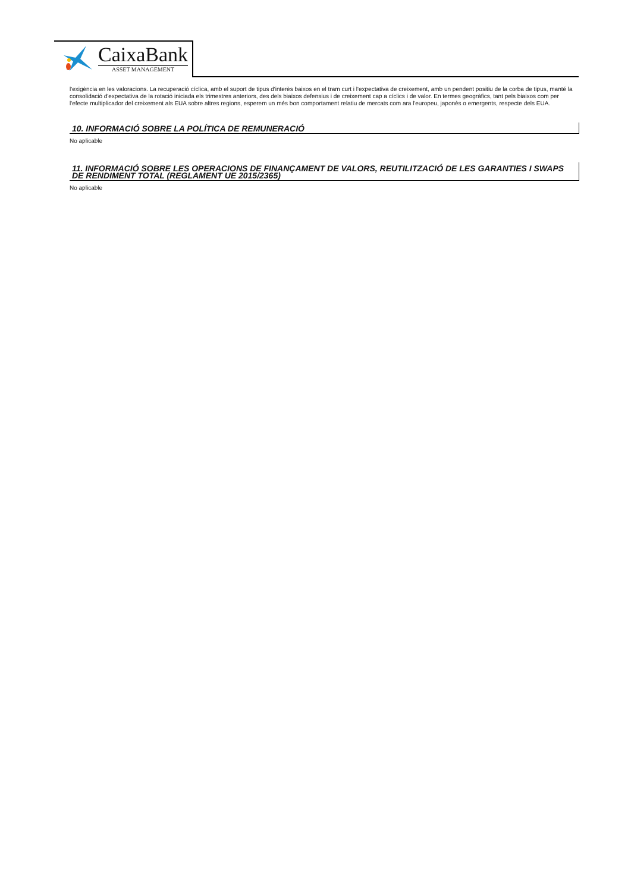CaixaBank
ASSET MANAGEMENT
l'exigència en les valoracions. La recuperació cíclica, amb el suport de tipus d'interès baixos en el tram curt i l'expectativa de creixement, amb un pendent positiu de la corba de tipus, manté la consolidació d'expectativa de la rotació iniciada els trimestres anteriors, des dels biaixos defensius i de creixement cap a cíclics i de valor. En termes geogràfics, tant pels biaixos com per l'efecte multiplicador del creixement als EUA sobre altres regions, esperem un més bon comportament relatiu de mercats com ara l'europeu, japonès o emergents, respecte dels EUA.
10. INFORMACIÓ SOBRE LA POLÍTICA DE REMUNERACIÓ
No aplicable
11. INFORMACIÓ SOBRE LES OPERACIONS DE FINANÇAMENT DE VALORS, REUTILITZACIÓ DE LES GARANTIES I SWAPS DE RENDIMENT TOTAL (REGLAMENT UE 2015/2365)
No aplicable